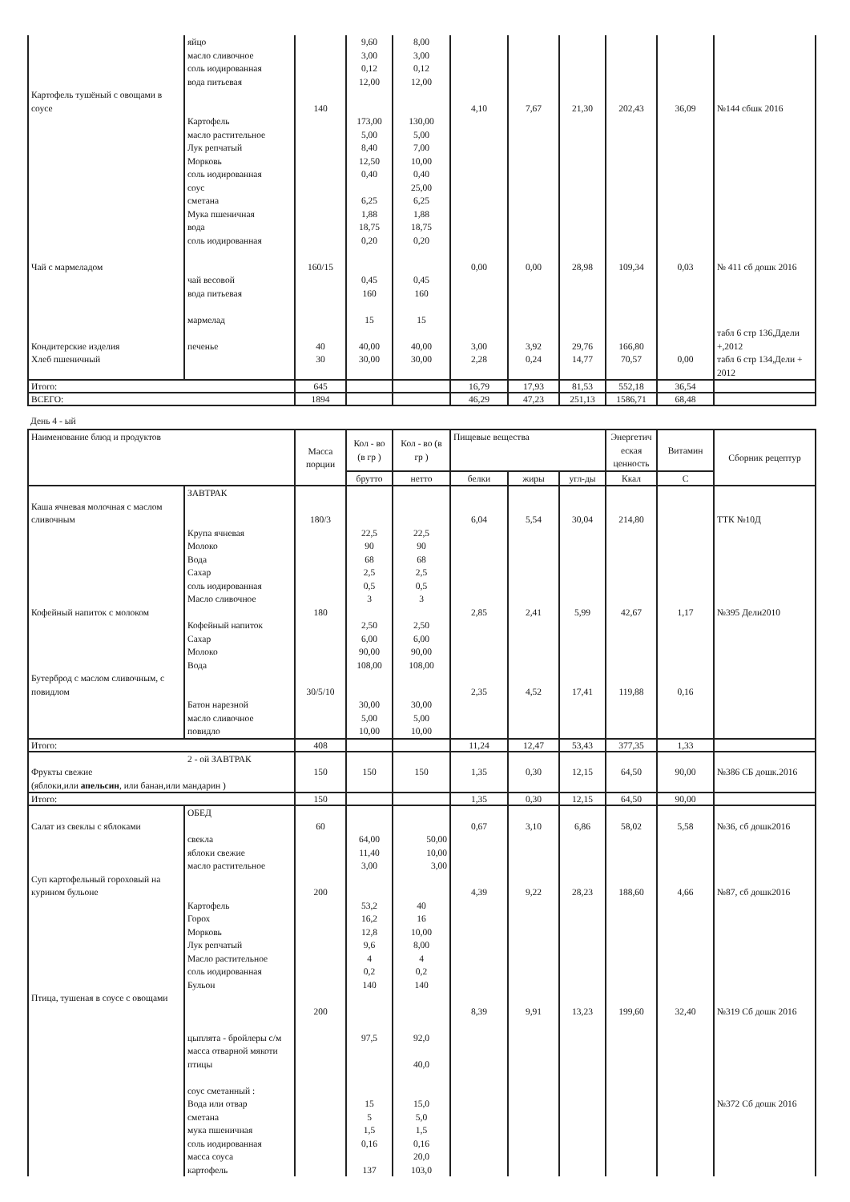| | яйцо масло сливочное соль иодированная вода питьевая | | 9,60 3,00 0,12 12,00 | 8,00 3,00 0,12 12,00 | | | | | | |
| Картофель тушёный с овощами в соусе | | 140 | | | 4,10 | 7,67 | 21,30 | 202,43 | 36,09 | №144 сбшк 2016 |
| | Картофель масло растительное Лук репчатый Морковь соль иодированная соус сметана Мука пшеничная вода соль иодированная | | 173,00 5,00 8,40 12,50 0,40 6,25 1,88 18,75 0,20 | 130,00 5,00 7,00 10,00 0,40 25,00 6,25 1,88 18,75 0,20 | | | | | | |
| Чай с мармеладом | чай весовой вода питьевая мармелад | 160/15 | 0,45 160 15 | 0,45 160 15 | 0,00 | 0,00 | 28,98 | 109,34 | 0,03 | № 411 сб дошк 2016 |
| Кондитерские изделия | печенье | 40 | 40,00 | 40,00 | 3,00 | 3,92 | 29,76 | 166,80 | | табл 6 стр 136,Ддели +,2012 |
| Хлеб пшеничный | | 30 | 30,00 | 30,00 | 2,28 | 0,24 | 14,77 | 70,57 | 0,00 | табл 6 стр 134,Дели + 2012 |
| Итого: | | 645 | | | 16,79 | 17,93 | 81,53 | 552,18 | 36,54 | |
| ВСЕГО: | | 1894 | | | 46,29 | 47,23 | 251,13 | 1586,71 | 68,48 | |
День 4 - ый
| Наименование блюд и продуктов | | Масса порции | Кол - во (в гр ) | Кол - во (в гр ) | Пищевые вещества | | | Энергетич еская ценность | Витамин | Сборник рецептур |
| --- | --- | --- | --- | --- | --- | --- | --- | --- | --- | --- |
| | | | брутто | нетто | белки | жиры | угл-ды | Ккал | С | |
| Каша ячневая молочная с маслом сливочным | ЗАВТРАК | 180/3 | | | 6,04 | 5,54 | 30,04 | 214,80 | | ТТК №10Д |
| Кофейный напиток с молоком | Крупа ячневая Молоко Вода Сахар соль иодированная Масло сливочное Кофейный напиток Сахар Молоко Вода | 180 | 22,5 90 68 2,5 0,5 3 2,50 6,00 90,00 108,00 | 22,5 90 68 2,5 0,5 3 2,50 6,00 90,00 108,00 | 2,85 | 2,41 | 5,99 | 42,67 | 1,17 | №395 Дели2010 |
| Бутерброд с маслом сливочным, с повидлом | Батон нарезной масло сливочное повидло | 30/5/10 | 30,00 5,00 10,00 | 30,00 5,00 10,00 | 2,35 | 4,52 | 17,41 | 119,88 | 0,16 | |
| Итого: | | 408 | | | 11,24 | 12,47 | 53,43 | 377,35 | 1,33 | |
| 2 - ой ЗАВТРАК Фрукты свежие (яблоки,или апельсин , или банан,или мандарин ) | | 150 | 150 | 150 | 1,35 | 0,30 | 12,15 | 64,50 | 90,00 | №386 СБ дошк.2016 |
| Итого: | | 150 | | | 1,35 | 0,30 | 12,15 | 64,50 | 90,00 | |
| Салат из свеклы с яблоками | ОБЕД свекла яблоки свежие масло растительное | 60 | 64,00 11,40 3,00 | 50,00 10,00 3,00 | 0,67 | 3,10 | 6,86 | 58,02 | 5,58 | №36, сб дошк2016 |
| Суп картофельный гороховый на курином бульоне | Картофель Горох Морковь Лук репчатый Масло растительное соль иодированная Бульон | 200 | 53,2 16,2 12,8 9,6 4 0,2 140 | 40 16 10,00 8,00 4 0,2 140 | 4,39 | 9,22 | 28,23 | 188,60 | 4,66 | №87, сб дошк2016 |
| Птица, тушеная в соусе с овощами | цыплята - бройлеры с/м масса отварной мякоти птицы соус сметанный : Вода или отвар сметана мука пшеничная соль иодированная масса соуса картофель | 200 | 97,5 15 5 1,5 0,16 137 | 92,0 40,0 15,0 5,0 1,5 0,16 20,0 103,0 | 8,39 | 9,91 | 13,23 | 199,60 | 32,40 | №319 Сб дошк 2016 №372 Сб дошк 2016 |